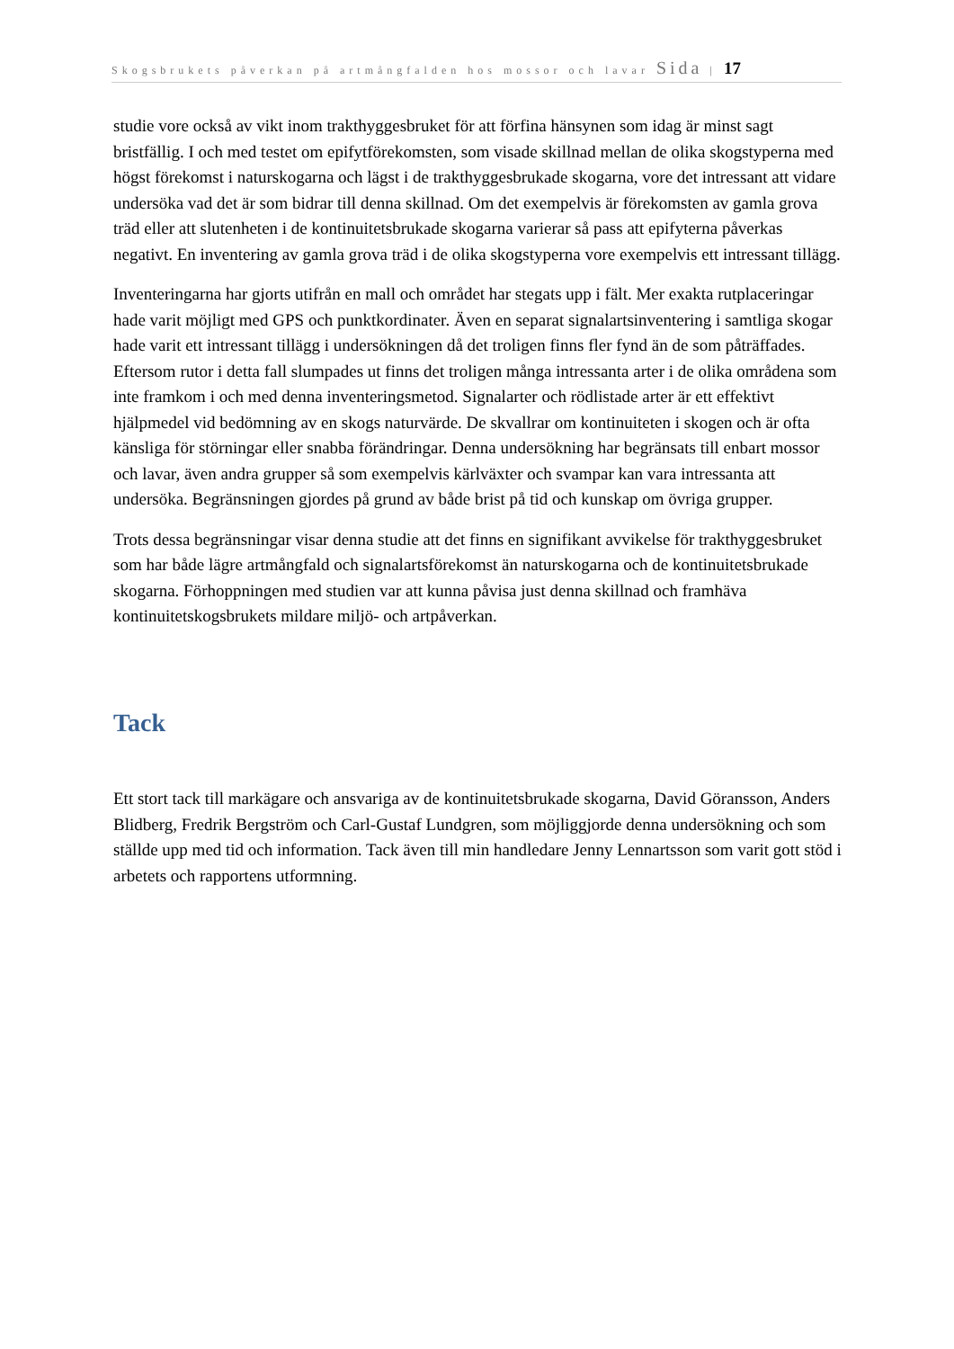Skogsbrukets påverkan på artmångfalden hos mossor och lavar Sida | 17
studie vore också av vikt inom trakthyggesbruket för att förfina hänsynen som idag är minst sagt bristfällig. I och med testet om epifytförekomsten, som visade skillnad mellan de olika skogstyperna med högst förekomst i naturskogarna och lägst i de trakthyggesbrukade skogarna, vore det intressant att vidare undersöka vad det är som bidrar till denna skillnad. Om det exempelvis är förekomsten av gamla grova träd eller att slutenheten i de kontinuitetsbrukade skogarna varierar så pass att epifyterna påverkas negativt. En inventering av gamla grova träd i de olika skogstyperna vore exempelvis ett intressant tillägg.
Inventeringarna har gjorts utifrån en mall och området har stegats upp i fält. Mer exakta rutplaceringar hade varit möjligt med GPS och punktkordinater. Även en separat signalartsinventering i samtliga skogar hade varit ett intressant tillägg i undersökningen då det troligen finns fler fynd än de som påträffades. Eftersom rutor i detta fall slumpades ut finns det troligen många intressanta arter i de olika områdena som inte framkom i och med denna inventeringsmetod. Signalarter och rödlistade arter är ett effektivt hjälpmedel vid bedömning av en skogs naturvärde. De skvallrar om kontinuiteten i skogen och är ofta känsliga för störningar eller snabba förändringar. Denna undersökning har begränsats till enbart mossor och lavar, även andra grupper så som exempelvis kärlväxter och svampar kan vara intressanta att undersöka. Begränsningen gjordes på grund av både brist på tid och kunskap om övriga grupper.
Trots dessa begränsningar visar denna studie att det finns en signifikant avvikelse för trakthyggesbruket som har både lägre artmångfald och signalartsförekomst än naturskogarna och de kontinuitetsbrukade skogarna. Förhoppningen med studien var att kunna påvisa just denna skillnad och framhäva kontinuitetskogsbrukets mildare miljö- och artpåverkan.
Tack
Ett stort tack till markägare och ansvariga av de kontinuitetsbrukade skogarna, David Göransson, Anders Blidberg, Fredrik Bergström och Carl-Gustaf Lundgren, som möjliggjorde denna undersökning och som ställde upp med tid och information. Tack även till min handledare Jenny Lennartsson som varit gott stöd i arbetets och rapportens utformning.